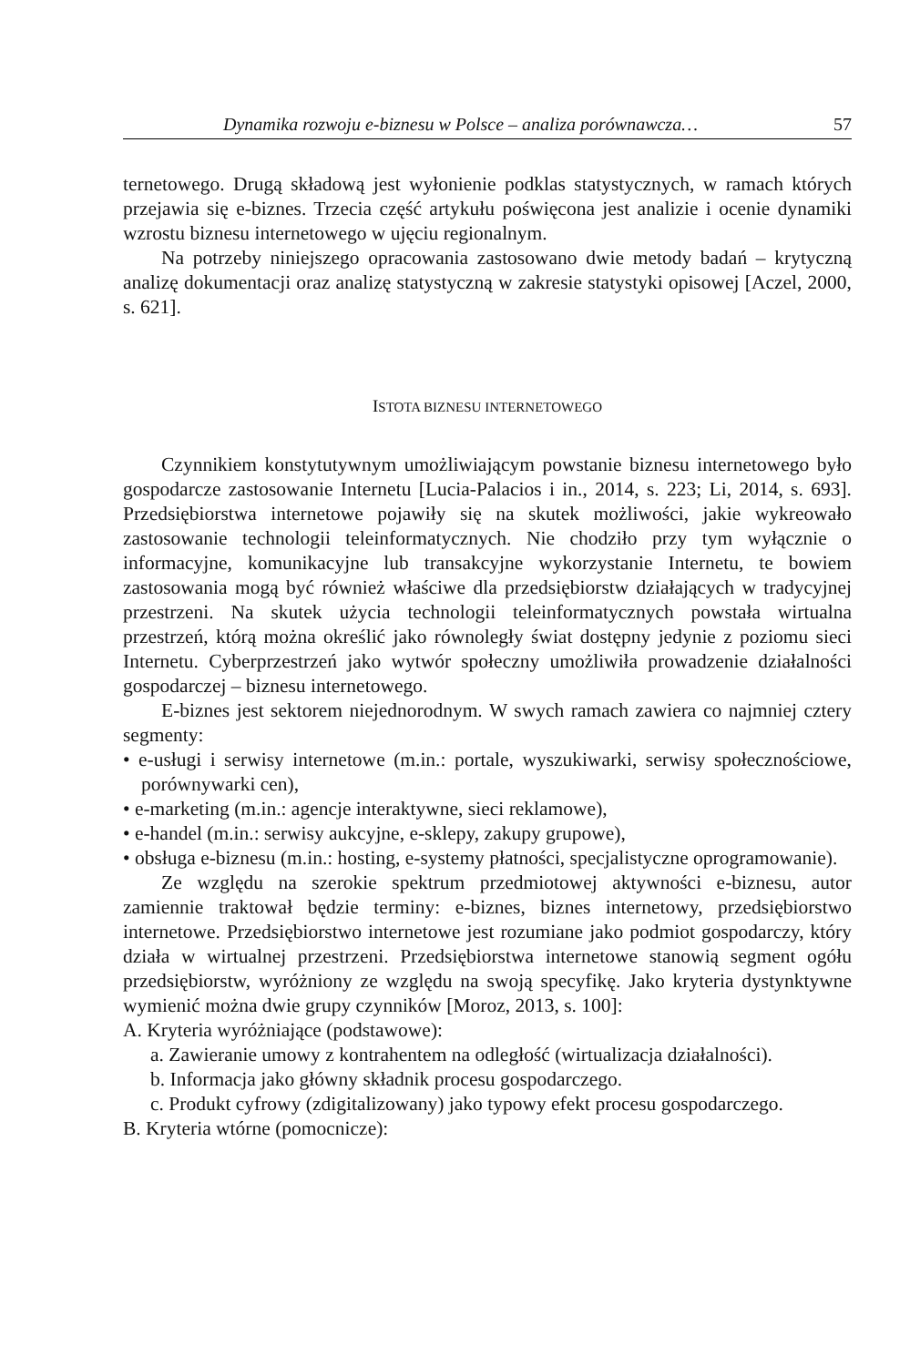Dynamika rozwoju e-biznesu w Polsce – analiza porównawcza… 57
ternetowego. Drugą składową jest wyłonienie podklas statystycznych, w ramach których przejawia się e-biznes. Trzecia część artykułu poświęcona jest analizie i ocenie dynamiki wzrostu biznesu internetowego w ujęciu regionalnym.
Na potrzeby niniejszego opracowania zastosowano dwie metody badań – krytyczną analizę dokumentacji oraz analizę statystyczną w zakresie statystyki opisowej [Aczel, 2000, s. 621].
ISTOTA BIZNESU INTERNETOWEGO
Czynnikiem konstytutywnym umożliwiającym powstanie biznesu internetowego było gospodarcze zastosowanie Internetu [Lucia-Palacios i in., 2014, s. 223; Li, 2014, s. 693]. Przedsiębiorstwa internetowe pojawiły się na skutek możliwości, jakie wykreowało zastosowanie technologii teleinformatycznych. Nie chodziło przy tym wyłącznie o informacyjne, komunikacyjne lub transakcyjne wykorzystanie Internetu, te bowiem zastosowania mogą być również właściwe dla przedsiębiorstw działających w tradycyjnej przestrzeni. Na skutek użycia technologii teleinformatycznych powstała wirtualna przestrzeń, którą można określić jako równoległy świat dostępny jedynie z poziomu sieci Internetu. Cyberprzestrzeń jako wytwór społeczny umożliwiła prowadzenie działalności gospodarczej – biznesu internetowego.
E-biznes jest sektorem niejednorodnym. W swych ramach zawiera co najmniej cztery segmenty:
• e-usługi i serwisy internetowe (m.in.: portale, wyszukiwarki, serwisy społecznościowe, porównywarki cen),
• e-marketing (m.in.: agencje interaktywne, sieci reklamowe),
• e-handel (m.in.: serwisy aukcyjne, e-sklepy, zakupy grupowe),
• obsługa e-biznesu (m.in.: hosting, e-systemy płatności, specjalistyczne oprogramowanie).
Ze względu na szerokie spektrum przedmiotowej aktywności e-biznesu, autor zamiennie traktował będzie terminy: e-biznes, biznes internetowy, przedsiębiorstwo internetowe. Przedsiębiorstwo internetowe jest rozumiane jako podmiot gospodarczy, który działa w wirtualnej przestrzeni. Przedsiębiorstwa internetowe stanowią segment ogółu przedsiębiorstw, wyróżniony ze względu na swoją specyfikę. Jako kryteria dystynktywne wymienić można dwie grupy czynników [Moroz, 2013, s. 100]:
A. Kryteria wyróżniające (podstawowe):
a. Zawieranie umowy z kontrahentem na odległość (wirtualizacja działalności).
b. Informacja jako główny składnik procesu gospodarczego.
c. Produkt cyfrowy (zdigitalizowany) jako typowy efekt procesu gospodarczego.
B. Kryteria wtórne (pomocnicze):